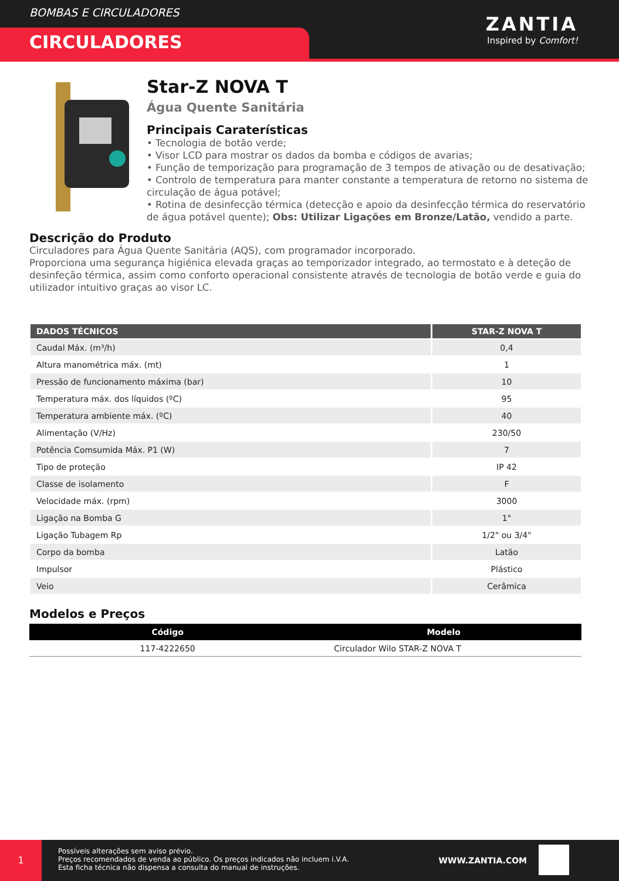BOMBAS E CIRCULADORES
CIRCULADORES
ZANTIA
Inspired by Comfort!
Star-Z NOVA T
Água Quente Sanitária
Principais Caraterísticas
• Tecnologia de botão verde;
• Visor LCD para mostrar os dados da bomba e códigos de avarias;
• Função de temporização para programação de 3 tempos de ativação ou de desativação;
• Controlo de temperatura para manter constante a temperatura de retorno no sistema de circulação de água potável;
• Rotina de desinfecção térmica (detecção e apoio da desinfecção térmica do reservatório de água potável quente); Obs: Utilizar Ligações em Bronze/Latão, vendido a parte.
Descrição do Produto
Circuladores para Água Quente Sanitária (AQS), com programador incorporado.
Proporciona uma segurança higiénica elevada graças ao temporizador integrado, ao termostato e à deteção de desinfeção térmica, assim como conforto operacional consistente através de tecnologia de botão verde e guia do utilizador intuitivo graças ao visor LC.
| DADOS TÉCNICOS | STAR-Z NOVA T |
| --- | --- |
| Caudal Máx. (m³/h) | 0,4 |
| Altura manométrica máx. (mt) | 1 |
| Pressão de funcionamento máxima (bar) | 10 |
| Temperatura máx. dos líquidos (ºC) | 95 |
| Temperatura ambiente máx. (ºC) | 40 |
| Alimentação (V/Hz) | 230/50 |
| Potência Comsumida Máx. P1 (W) | 7 |
| Tipo de proteção | IP 42 |
| Classe de isolamento | F |
| Velocidade máx. (rpm) | 3000 |
| Ligação na Bomba G | 1" |
| Ligação Tubagem Rp | 1/2" ou 3/4" |
| Corpo da bomba | Latão |
| Impulsor | Plástico |
| Veio | Cerâmica |
Modelos e Preços
| Código | Modelo |
| --- | --- |
| 117-4222650 | Circulador Wilo STAR-Z NOVA T |
1
Possíveis alterações sem aviso prévio.
Preços recomendados de venda ao público. Os preços indicados não incluem i.V.A.
Esta ficha técnica não dispensa a consulta do manual de instruções.
WWW.ZANTIA.COM